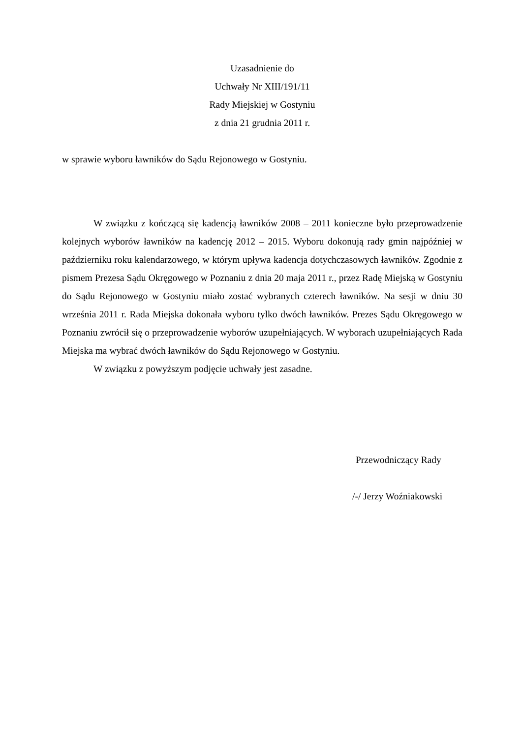Uzasadnienie do
Uchwały Nr XIII/191/11
Rady Miejskiej w Gostyniu
z dnia 21 grudnia 2011 r.
w sprawie wyboru ławników do Sądu Rejonowego w Gostyniu.
W związku z kończącą się kadencją ławników 2008 – 2011 konieczne było przeprowadzenie kolejnych wyborów ławników na kadencję 2012 – 2015. Wyboru dokonują rady gmin najpóźniej w październiku roku kalendarzowego, w którym upływa kadencja dotychczasowych ławników. Zgodnie z pismem Prezesa Sądu Okręgowego w Poznaniu z dnia 20 maja 2011 r., przez Radę Miejską w Gostyniu do Sądu Rejonowego w Gostyniu miało zostać wybranych czterech ławników. Na sesji w dniu 30 września 2011 r. Rada Miejska dokonała wyboru tylko dwóch ławników. Prezes Sądu Okręgowego w Poznaniu zwrócił się o przeprowadzenie wyborów uzupełniających. W wyborach uzupełniających Rada Miejska ma wybrać dwóch ławników do Sądu Rejonowego w Gostyniu.
W związku z powyższym podjęcie uchwały jest zasadne.
Przewodniczący Rady
/-/ Jerzy Woźniakowski